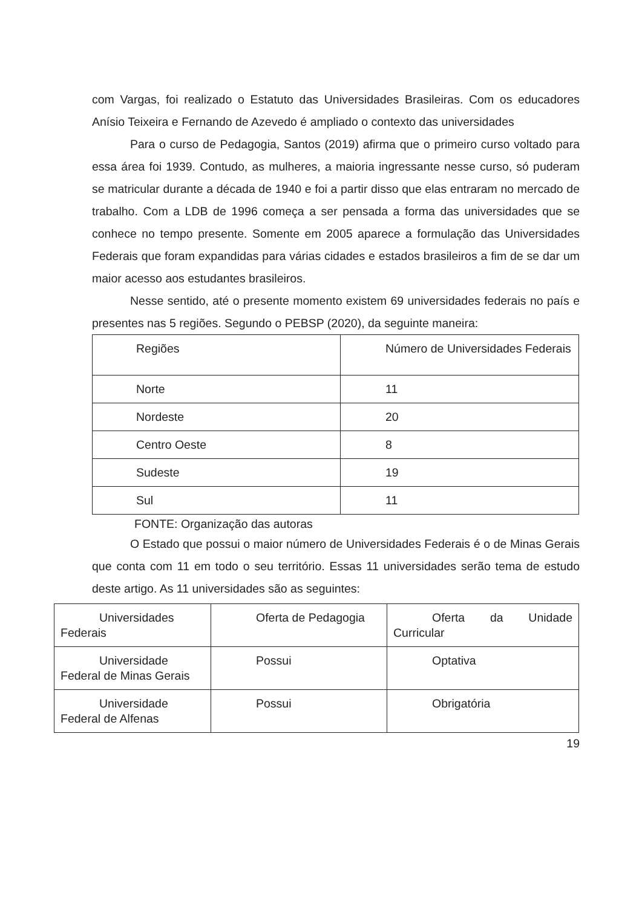com Vargas, foi realizado o Estatuto das Universidades Brasileiras. Com os educadores Anísio Teixeira e Fernando de Azevedo é ampliado o contexto das universidades
Para o curso de Pedagogia, Santos (2019) afirma que o primeiro curso voltado para essa área foi 1939. Contudo, as mulheres, a maioria ingressante nesse curso, só puderam se matricular durante a década de 1940 e foi a partir disso que elas entraram no mercado de trabalho. Com a LDB de 1996 começa a ser pensada a forma das universidades que se conhece no tempo presente. Somente em 2005 aparece a formulação das Universidades Federais que foram expandidas para várias cidades e estados brasileiros a fim de se dar um maior acesso aos estudantes brasileiros.
Nesse sentido, até o presente momento existem 69 universidades federais no país e presentes nas 5 regiões. Segundo o PEBSP (2020), da seguinte maneira:
| Regiões | Número de Universidades Federais |
| Norte | 11 |
| Nordeste | 20 |
| Centro Oeste | 8 |
| Sudeste | 19 |
| Sul | 11 |
FONTE: Organização das autoras
O Estado que possui o maior número de Universidades Federais é o de Minas Gerais que conta com 11 em todo o seu território. Essas 11 universidades serão tema de estudo deste artigo. As 11 universidades são as seguintes:
| Universidades Federais | Oferta de Pedagogia | Oferta da Unidade Curricular |
| Universidade Federal de Minas Gerais | Possui | Optativa |
| Universidade Federal de Alfenas | Possui | Obrigatória |
19